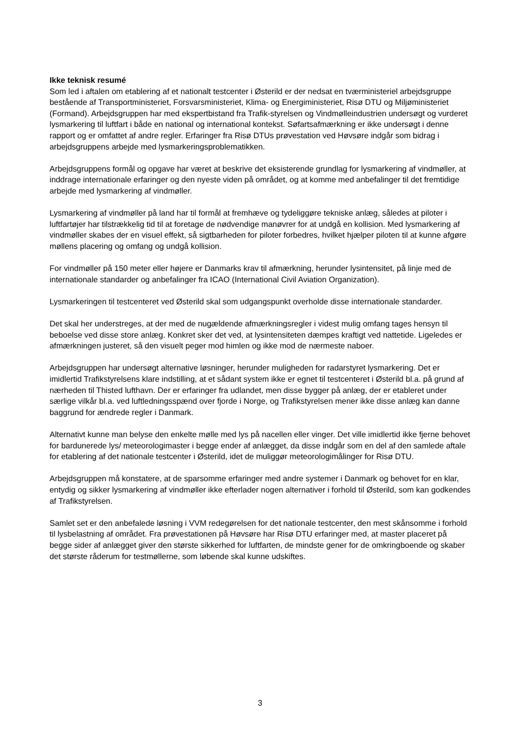Ikke teknisk resumé
Som led i aftalen om etablering af et nationalt testcenter i Østerild er der nedsat en tværministeriel arbejdsgruppe bestående af Transportministeriet, Forsvarsministeriet, Klima- og Energiministeriet, Risø DTU og Miljøministeriet (Formand). Arbejdsgruppen har med ekspertbistand fra Trafik-styrelsen og Vindmølleindustrien undersøgt og vurderet lysmarkering til luftfart i både en national og international kontekst. Søfartsafmærkning er ikke undersøgt i denne rapport og er omfattet af andre regler. Erfaringer fra Risø DTUs prøvestation ved Høvsøre indgår som bidrag i arbejdsgruppens arbejde med lysmarkeringsproblematikken.
Arbejdsgruppens formål og opgave har været at beskrive det eksisterende grundlag for lysmarkering af vindmøller, at inddrage internationale erfaringer og den nyeste viden på området, og at komme med anbefalinger til det fremtidige arbejde med lysmarkering af vindmøller.
Lysmarkering af vindmøller på land har til formål at fremhæve og tydeliggøre tekniske anlæg, således at piloter i luftfartøjer har tilstrækkelig tid til at foretage de nødvendige manøvrer for at undgå en kollision. Med lysmarkering af vindmøller skabes der en visuel effekt, så sigtbarheden for piloter forbedres, hvilket hjælper piloten til at kunne afgøre møllens placering og omfang og undgå kollision.
For vindmøller på 150 meter eller højere er Danmarks krav til afmærkning, herunder lysintensitet, på linje med de internationale standarder og anbefalinger fra ICAO (International Civil Aviation Organization).
Lysmarkeringen til testcenteret ved Østerild skal som udgangspunkt overholde disse internationale standarder.
Det skal her understreges, at der med de nugældende afmærkningsregler i videst mulig omfang tages hensyn til beboelse ved disse store anlæg. Konkret sker det ved, at lysintensiteten dæmpes kraftigt ved nattetide. Ligeledes er afmærkningen justeret, så den visuelt peger mod himlen og ikke mod de nærmeste naboer.
Arbejdsgruppen har undersøgt alternative løsninger, herunder muligheden for radarstyret lysmarkering. Det er imidlertid Trafikstyrelsens klare indstilling, at et sådant system ikke er egnet til testcenteret i Østerild bl.a. på grund af nærheden til Thisted lufthavn. Der er erfaringer fra udlandet, men disse bygger på anlæg, der er etableret under særlige vilkår bl.a. ved luftledningsspænd over fjorde i Norge, og Trafikstyrelsen mener ikke disse anlæg kan danne baggrund for ændrede regler i Danmark.
Alternativt kunne man belyse den enkelte mølle med lys på nacellen eller vinger. Det ville imidlertid ikke fjerne behovet for bardunerede lys/ meteorologimaster i begge ender af anlægget, da disse indgår som en del af den samlede aftale for etablering af det nationale testcenter i Østerild, idet de muliggør meteorologimålinger for Risø DTU.
Arbejdsgruppen må konstatere, at de sparsomme erfaringer med andre systemer i Danmark og behovet for en klar, entydig og sikker lysmarkering af vindmøller ikke efterlader nogen alternativer i forhold til Østerild, som kan godkendes af Trafikstyrelsen.
Samlet set er den anbefalede løsning i VVM redegørelsen for det nationale testcenter, den mest skånsomme i forhold til lysbelastning af området. Fra prøvestationen på Høvsøre har Risø DTU erfaringer med, at master placeret på begge sider af anlægget giver den største sikkerhed for luftfarten, de mindste gener for de omkringboende og skaber det største råderum for testmøllerne, som løbende skal kunne udskiftes.
3